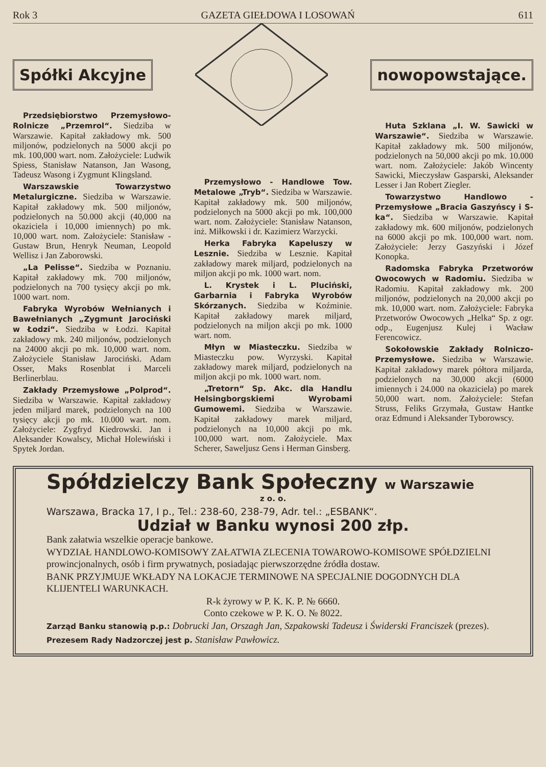Rok 3 GAZETA GIEŁDOWA I LOSOWAŃ 611
Spółki Akcyjne nowopowstające.
Przedsiębiorstwo Przemysłowo-Rolnicze „Przemrol“. Siedziba w Warszawie. Kapitał zakładowy mk. 500 miljonów, podzielonych na 5000 akcji po mk. 100,000 wart. nom. Założyciele: Ludwik Spiess, Stanisław Natanson, Jan Wasong, Tadeusz Wasong i Zygmunt Klingsland.
Warszawskie Towarzystwo Metalurgiczne. Siedziba w Warszawie. Kapitał zakładowy mk. 500 miljonów, podzielonych na 50.000 akcji (40,000 na okaziciela i 10,000 imiennych) po mk. 10,000 wart. nom. Założyciele: Stanisław - Gustaw Brun, Henryk Neuman, Leopold Wellisz i Jan Zaborowski.
„La Pelisse“. Siedziba w Poznaniu. Kapitał zakładowy mk. 700 miljonów, podzielonych na 700 tysięcy akcji po mk. 1000 wart. nom.
Fabryka Wyrobów Wełnianych i Bawełnianych „Zygmunt Jarociński w Łodzi“. Siedziba w Łodzi. Kapitał zakładowy mk. 240 miljonów, podzielonych na 24000 akcji po mk. 10,000 wart. nom. Założyciele Stanisław Jarociński. Adam Osser, Maks Rosenblat i Marceli Berlinerblau.
Zakłady Przemysłowe „Polprod“. Siedziba w Warszawie. Kapitał zakładowy jeden miljard marek, podzielonych na 100 tysięcy akcji po mk. 10.000 wart. nom. Założyciele: Zygfryd Kiedrowski. Jan i Aleksander Kowalscy, Michał Holewiński i Spytek Jordan.
Przemysłowo - Handlowe Tow. Metalowe „Tryb“. Siedziba w Warszawie. Kapitał zakładowy mk. 500 miljonów, podzielonych na 5000 akcji po mk. 100,000 wart. nom. Założyciele: Stanisław Natanson, inż. Miłkowski i dr. Kazimierz Warzycki.
Herka Fabryka Kapeluszy w Lesznie. Siedziba w Lesznie. Kapitał zakładowy marek miljard, podzielonych na miljon akcji po mk. 1000 wart. nom.
L. Krystek i L. Pluciński, Garbarnia i Fabryka Wyrobów Skórzanych. Siedziba w Koźminie. Kapitał zakładowy marek miljard, podzielonych na miljon akcji po mk. 1000 wart. nom.
Młyn w Miasteczku. Siedziba w Miasteczku pow. Wyrzyski. Kapitał zakładowy marek miljard, podzielonych na miljon akcji po mk. 1000 wart. nom.
„Tretorn“ Sp. Akc. dla Handlu Helsingborgskiemi Wyrobami Gumowemi. Siedziba w Warszawie. Kapitał zakładowy marek miljard, podzielonych na 10,000 akcji po mk. 100,000 wart. nom. Założyciele. Max Scherer, Saweljusz Gens i Herman Ginsberg.
Huta Szklana „I. W. Sawicki w Warszawie“. Siedziba w Warszawie. Kapitał zakładowy mk. 500 miljonów, podzielonych na 50,000 akcji po mk. 10.000 wart. nom. Założyciele: Jakób Wincenty Sawicki, Mieczysław Gasparski, Aleksander Lesser i Jan Robert Ziegler.
Towarzystwo Handlowo - Przemysłowe „Bracia Gaszyńscy i S-ka“. Siedziba w Warszawie. Kapitał zakładowy mk. 600 miljonów, podzielonych na 6000 akcji po mk. 100,000 wart. nom. Założyciele: Jerzy Gaszyński i Józef Konopka.
Radomska Fabryka Przetworów Owocowych w Radomiu. Siedziba w Radomiu. Kapitał zakładowy mk. 200 miljonów, podzielonych na 20,000 akcji po mk. 10,000 wart. nom. Założyciele: Fabryka Przetworów Owocowych „Helka“ Sp. z ogr. odp., Eugenjusz Kulej i Wacław Ferencowicz.
Sokołowskie Zakłady Rolniczo-Przemysłowe. Siedziba w Warszawie. Kapitał zakładowy marek półtora miljarda, podzielonych na 30,000 akcji (6000 imiennych i 24.000 na okaziciela) po marek 50,000 wart. nom. Założyciele: Stefan Struss, Feliks Grzymała, Gustaw Hantke oraz Edmund i Aleksander Tyborowscy.
Spółdzielczy Bank Społeczny w Warszawie
z o. o.
Warszawa, Bracka 17, I p., Tel.: 238-60, 238-79, Adr. tel.: „ESBANK“.
Udział w Banku wynosi 200 złp.
Bank załatwia wszelkie operacje bankowe.
WYDZIAŁ HANDLOWO-KOMISOWY ZAŁATWIA ZLECENIA TOWAROWO-KOMISOWE SPÓŁDZIELNI prowincjonalnych, osób i firm prywatnych, posiadając pierwszorzędne źródła dostaw.
BANK PRZYJMUJE WKŁADY NA LOKACJE TERMINOWE NA SPECJALNIE DOGODNYCH DLA KLIJENTELI WARUNKACH.
R-k żyrowy w P. K. K. P. № 6660.
Conto czekowe w P. K. O. № 8022.
Zarząd Banku stanowią p.p.: Dobrucki Jan, Orszagh Jan, Szpakowski Tadeusz i Świderski Franciszek (prezes).
Prezesem Rady Nadzorczej jest p. Stanisław Pawłowicz.